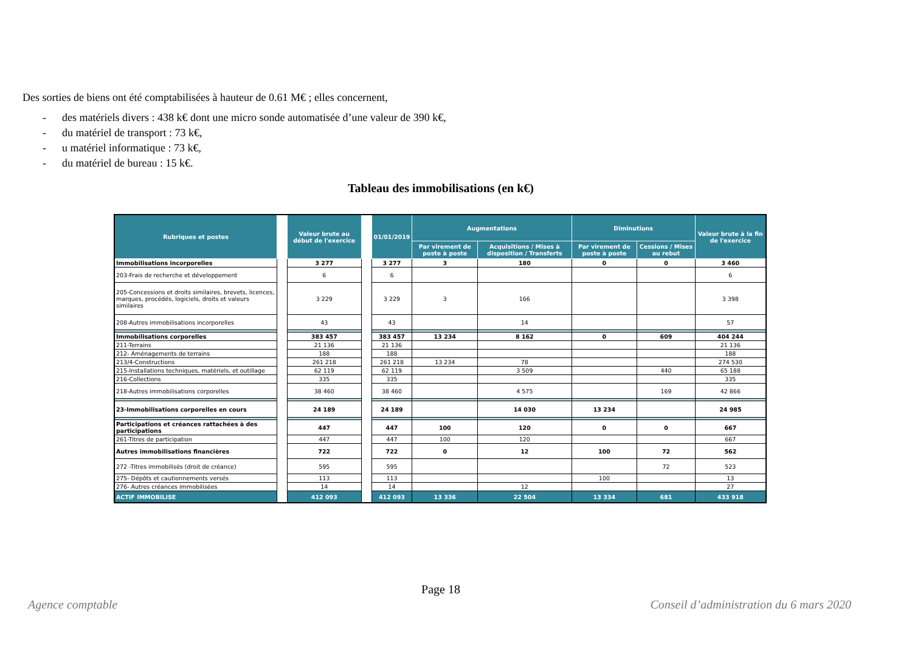Des sorties de biens ont été comptabilisées à hauteur de 0.61 M€ ; elles concernent,
- des matériels divers : 438 k€ dont une micro sonde automatisée d’une valeur de 390 k€,
- du matériel de transport : 73 k€,
- u matériel informatique : 73 k€,
- du matériel de bureau : 15 k€.
Tableau des immobilisations (en k€)
| Rubriques et postes | | Valeur brute au début de l'exercice | | 01/01/2019 | Augmentations | | Diminutions | | Valeur brute à la fin de l'exercice |
| --- | --- | --- | --- | --- | --- | --- | --- | --- | --- |
| | | | | | Par virement de poste à poste | Acquisitions / Mises à disposition / Transferts | Par virement de poste à poste | Cessions / Mises au rebut | |
| Immobilisations incorporelles | | 3 277 | | 3 277 | 3 | 180 | 0 | 0 | 3 460 |
| 203-Frais de recherche et développement | | 6 | | 6 | | | | | 6 |
| 205-Concessions et droits similaires, brevets, licences, marques, procédés, logiciels, droits et valeurs similaires | | 3 229 | | 3 229 | 3 | 166 | | | 3 398 |
| 208-Autres immobilisations incorporelles | | 43 | | 43 | | 14 | | | 57 |
| Immobilisations corporelles | | 383 457 | | 383 457 | 13 234 | 8 162 | 0 | 609 | 404 244 |
| 211-Terrains | | 21 136 | | 21 136 | | | | | 21 136 |
| 212- Aménagements de terrains | | 188 | | 188 | | | | | 188 |
| 213/4-Constructions | | 261 218 | | 261 218 | 13 234 | 78 | | | 274 530 |
| 215-Installations techniques, matériels, et outillage | | 62 119 | | 62 119 | | 3 509 | | 440 | 65 188 |
| 216-Collections | | 335 | | 335 | | | | | 335 |
| 218-Autres immobilisations corporelles | | 38 460 | | 38 460 | | 4 575 | | 169 | 42 866 |
| 23-Immobilisations corporelles en cours | | 24 189 | | 24 189 | | 14 030 | 13 234 | | 24 985 |
| Participations et créances rattachées à des participations | | 447 | | 447 | 100 | 120 | 0 | 0 | 667 |
| 261-Titres de participation | | 447 | | 447 | 100 | 120 | | | 667 |
| Autres immobilisations financières | | 722 | | 722 | 0 | 12 | 100 | 72 | 562 |
| 272 -Titres immobilisés (droit de créance) | | 595 | | 595 | | | | 72 | 523 |
| 275- Dépôts et cautionnements versés | | 113 | | 113 | | | 100 | | 13 |
| 276- Autres créances immobilisées | | 14 | | 14 | | 12 | | | 27 |
| ACTIF IMMOBILISE | | 412 093 | | 412 093 | 13 336 | 22 504 | 13 334 | 681 | 433 918 |
Page 18
Agence comptable
Conseil d’administration du 6 mars 2020